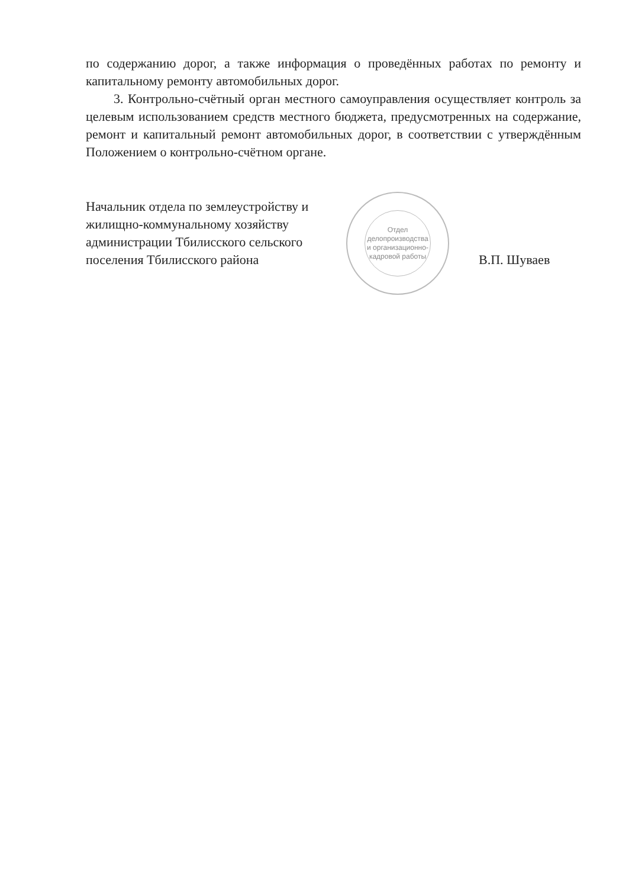по содержанию дорог, а также информация о проведённых работах по ремонту и капитальному ремонту автомобильных дорог.
3. Контрольно-счётный орган местного самоуправления осуществляет контроль за целевым использованием средств местного бюджета, предусмотренных на содержание, ремонт и капитальный ремонт автомобильных дорог, в соответствии с утверждённым Положением о контрольно-счётном органе.
Начальник отдела по землеустройству и жилищно-коммунальному хозяйству администрации Тбилисского сельского поселения Тбилисского района
Отдел делопроизводства и организационно-кадровой работы
В.П. Шуваев